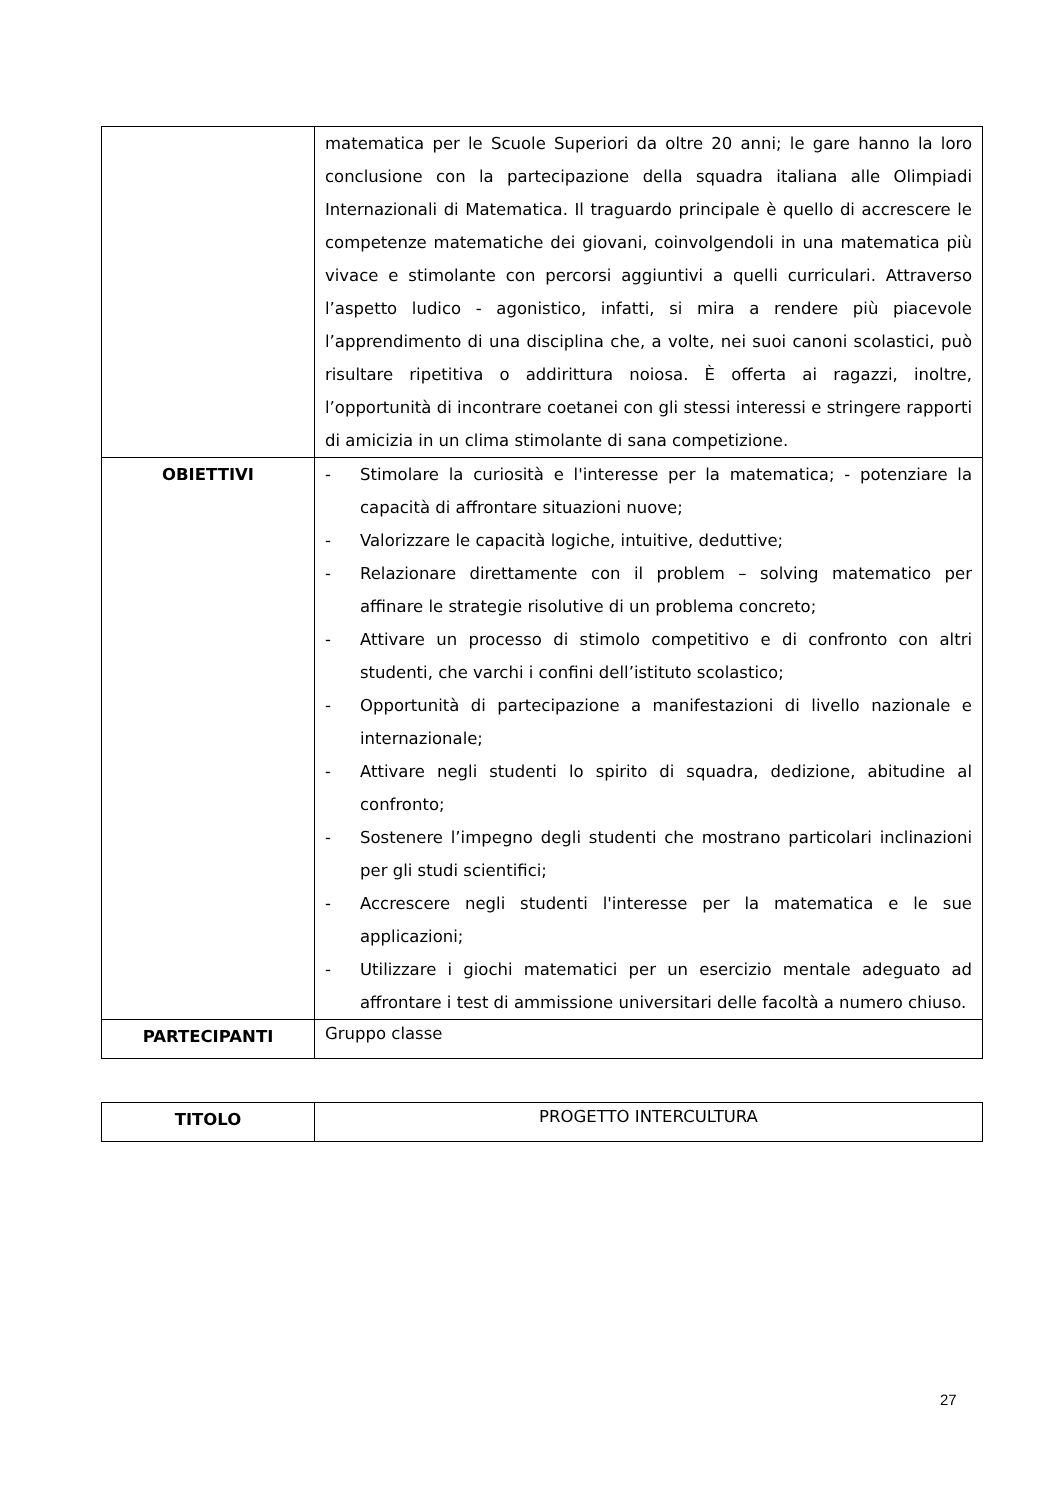| | matematica per le Scuole Superiori da oltre 20 anni; le gare hanno la loro conclusione con la partecipazione della squadra italiana alle Olimpiadi Internazionali di Matematica. Il traguardo principale è quello di accrescere le competenze matematiche dei giovani, coinvolgendoli in una matematica più vivace e stimolante con percorsi aggiuntivi a quelli curriculari. Attraverso l’aspetto ludico - agonistico, infatti, si mira a rendere più piacevole l’apprendimento di una disciplina che, a volte, nei suoi canoni scolastici, può risultare ripetitiva o addirittura noiosa. È offerta ai ragazzi, inoltre, l’opportunità di incontrare coetanei con gli stessi interessi e stringere rapporti di amicizia in un clima stimolante di sana competizione. |
| OBIETTIVI | - Stimolare la curiosità e l'interesse per la matematica; - potenziare la capacità di affrontare situazioni nuove; - Valorizzare le capacità logiche, intuitive, deduttive; - Relazionare direttamente con il problem – solving matematico per affinare le strategie risolutive di un problema concreto; - Attivare un processo di stimolo competitivo e di confronto con altri studenti, che varchi i confini dell’istituto scolastico; - Opportunità di partecipazione a manifestazioni di livello nazionale e internazionale; - Attivare negli studenti lo spirito di squadra, dedizione, abitudine al confronto; - Sostenere l’impegno degli studenti che mostrano particolari inclinazioni per gli studi scientifici; - Accrescere negli studenti l'interesse per la matematica e le sue applicazioni; - Utilizzare i giochi matematici per un esercizio mentale adeguato ad affrontare i test di ammissione universitari delle facoltà a numero chiuso. |
| PARTECIPANTI | Gruppo classe |
| TITOLO | PROGETTO INTERCULTURA |
27